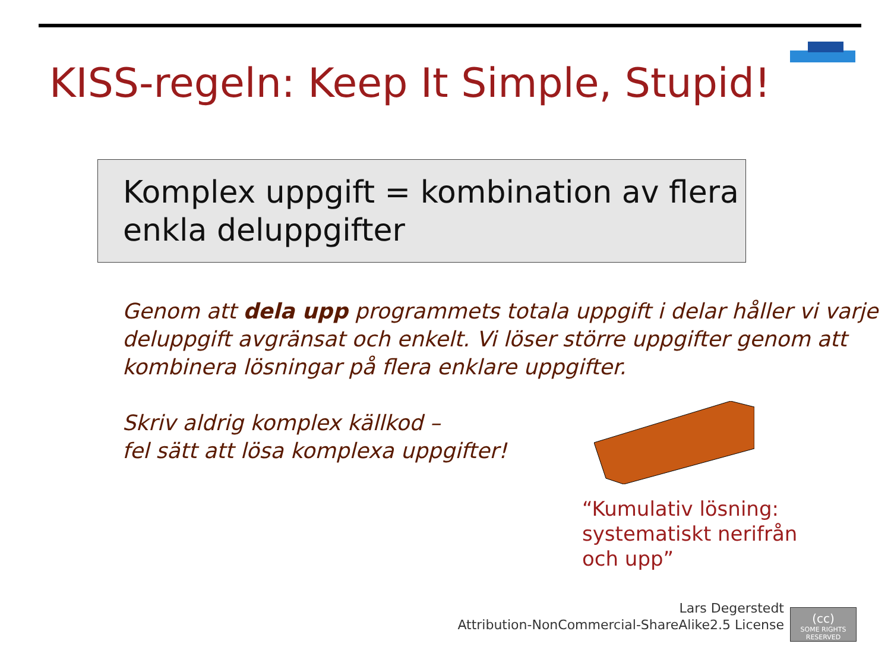KISS-regeln: Keep It Simple, Stupid!
Komplex uppgift = kombination av flera enkla deluppgifter
Genom att dela upp programmets totala uppgift i delar håller vi varje deluppgift avgränsat och enkelt. Vi löser större uppgifter genom att kombinera lösningar på flera enklare uppgifter.
Skriv aldrig komplex källkod –
fel sätt att lösa komplexa uppgifter!
“Kumulativ lösning:
systematiskt nerifrån
och upp”
Lars Degerstedt
Attribution-NonCommercial-ShareAlike2.5 License
(cc)
SOME RIGHTS RESERVED